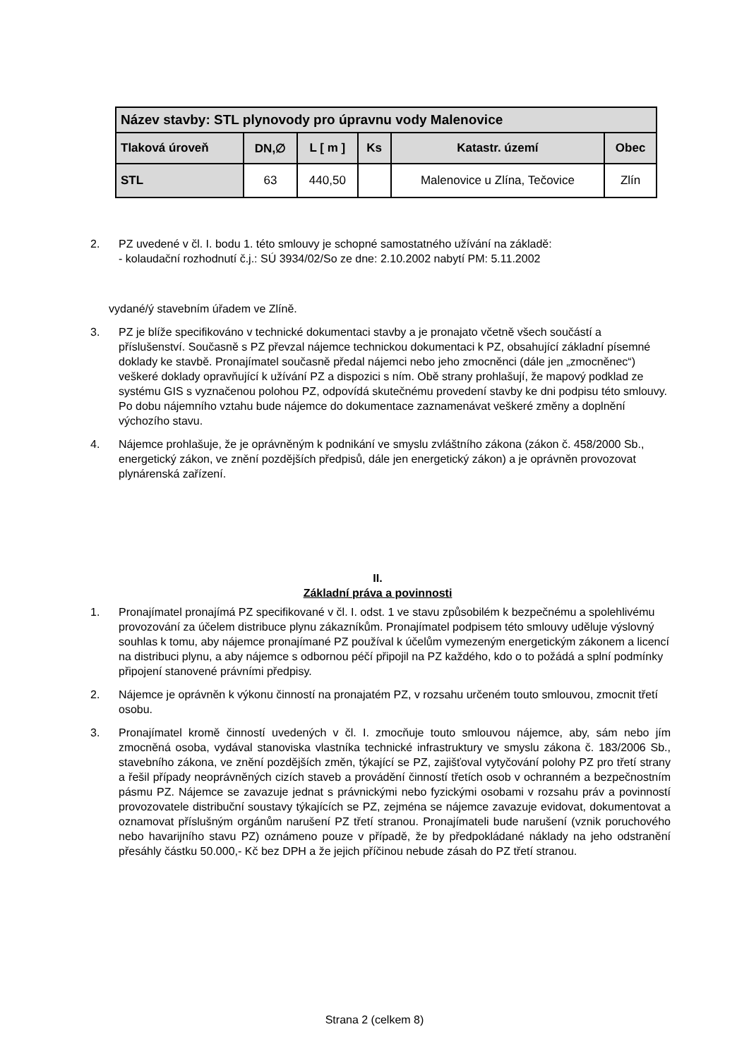| Název stavby: STL plynovody pro úpravnu vody Malenovice | | | | | |
| --- | --- | --- | --- | --- | --- |
| Tlaková úroveň | DN,∅ | L [ m ] | Ks | Katastr. území | Obec |
| STL | 63 | 440,50 | | Malenovice u Zlína, Tečovice | Zlín |
2. PZ uvedené v čl. I. bodu 1. této smlouvy je schopné samostatného užívání na základě:
- kolaudační rozhodnutí č.j.: SÚ 3934/02/So ze dne: 2.10.2002 nabytí PM: 5.11.2002
vydané/ý stavebním úřadem ve Zlíně.
3. PZ je blíže specifikováno v technické dokumentaci stavby a je pronajato včetně všech součástí a příslušenství. Současně s PZ převzal nájemce technickou dokumentaci k PZ, obsahující základní písemné doklady ke stavbě. Pronajímatel současně předal nájemci nebo jeho zmocněnci (dále jen „zmocněnec“) veškeré doklady opravňující k užívání PZ a dispozici s ním. Obě strany prohlašují, že mapový podklad ze systému GIS s vyznačenou polohou PZ, odpovídá skutečnému provedení stavby ke dni podpisu této smlouvy. Po dobu nájemního vztahu bude nájemce do dokumentace zaznamenávat veškeré změny a doplnění výchozího stavu.
4. Nájemce prohlašuje, že je oprávněným k podnikání ve smyslu zvláštního zákona (zákon č. 458/2000 Sb., energetický zákon, ve znění pozdějších předpisů, dále jen energetický zákon) a je oprávněn provozovat plynárenská zařízení.
II.
Základní práva a povinnosti
1. Pronajímatel pronajímá PZ specifikované v čl. I. odst. 1 ve stavu způsobilém k bezpečnému a spolehlivému provozování za účelem distribuce plynu zákazníkům. Pronajímatel podpisem této smlouvy uděluje výslovný souhlas k tomu, aby nájemce pronajímané PZ používal k účelům vymezeným energetickým zákonem a licencí na distribuci plynu, a aby nájemce s odbornou péčí připojil na PZ každého, kdo o to požádá a splní podmínky připojení stanovené právními předpisy.
2. Nájemce je oprávněn k výkonu činností na pronajatém PZ, v rozsahu určeném touto smlouvou, zmocnit třetí osobu.
3. Pronajímatel kromě činností uvedených v čl. I. zmocňuje touto smlouvou nájemce, aby, sám nebo jím zmocněná osoba, vydával stanoviska vlastníka technické infrastruktury ve smyslu zákona č. 183/2006 Sb., stavebního zákona, ve znění pozdějších změn, týkající se PZ, zajišťoval vytyčování polohy PZ pro třetí strany a řešil případy neoprávněných cizích staveb a provádění činností třetích osob v ochranném a bezpečnostním pásmu PZ. Nájemce se zavazuje jednat s právnickými nebo fyzickými osobami v rozsahu práv a povinností provozovatele distribuční soustavy týkajících se PZ, zejména se nájemce zavazuje evidovat, dokumentovat a oznamovat příslušným orgánům narušení PZ třetí stranou. Pronajímateli bude narušení (vznik poruchového nebo havarijního stavu PZ) oznámeno pouze v případě, že by předpokládané náklady na jeho odstranění přesáhly částku 50.000,- Kč bez DPH a že jejich příčinou nebude zásah do PZ třetí stranou.
Strana 2 (celkem 8)